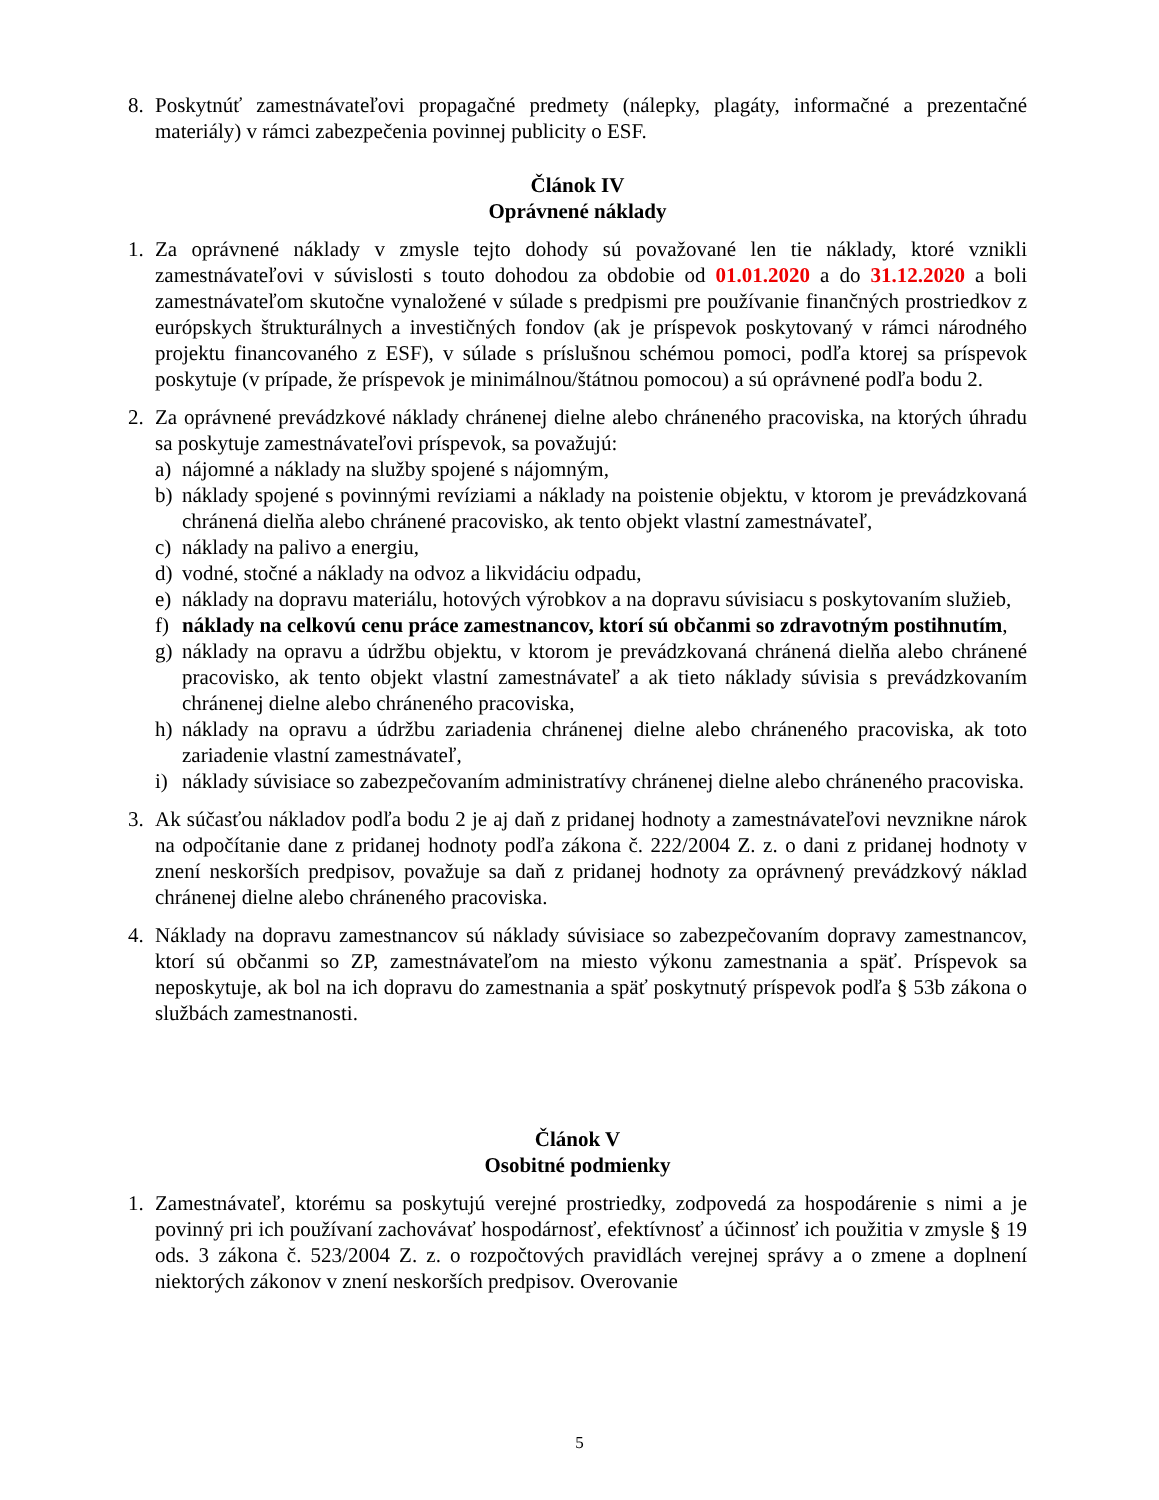8. Poskytnúť zamestnávateľovi propagačné predmety (nálepky, plagáty, informačné a prezentačné materiály) v rámci zabezpečenia povinnej publicity o ESF.
Článok IV
Oprávnené náklady
1. Za oprávnené náklady v zmysle tejto dohody sú považované len tie náklady, ktoré vznikli zamestnávateľovi v súvislosti s touto dohodou za obdobie od 01.01.2020 a do 31.12.2020 a boli zamestnávateľom skutočne vynaložené v súlade s predpismi pre používanie finančných prostriedkov z európskych štrukturálnych a investičných fondov (ak je príspevok poskytovaný v rámci národného projektu financovaného z ESF), v súlade s príslušnou schémou pomoci, podľa ktorej sa príspevok poskytuje (v prípade, že príspevok je minimálnou/štátnou pomocou) a sú oprávnené podľa bodu 2.
2. Za oprávnené prevádzkové náklady chránenej dielne alebo chráneného pracoviska, na ktorých úhradu sa poskytuje zamestnávateľovi príspevok, sa považujú:
a) nájomné a náklady na služby spojené s nájomným,
b) náklady spojené s povinnými revíziami a náklady na poistenie objektu, v ktorom je prevádzkovaná chránená dielňa alebo chránené pracovisko, ak tento objekt vlastní zamestnávateľ,
c) náklady na palivo a energiu,
d) vodné, stočné a náklady na odvoz a likvidáciu odpadu,
e) náklady na dopravu materiálu, hotových výrobkov a na dopravu súvisiacu s poskytovaním služieb,
f) náklady na celkovú cenu práce zamestnancov, ktorí sú občanmi so zdravotným postihnutím,
g) náklady na opravu a údržbu objektu, v ktorom je prevádzkovaná chránená dielňa alebo chránené pracovisko, ak tento objekt vlastní zamestnávateľ a ak tieto náklady súvisia s prevádzkovaním chránenej dielne alebo chráneného pracoviska,
h) náklady na opravu a údržbu zariadenia chránenej dielne alebo chráneného pracoviska, ak toto zariadenie vlastní zamestnávateľ,
i) náklady súvisiace so zabezpečovaním administratívy chránenej dielne alebo chráneného pracoviska.
3. Ak súčasťou nákladov podľa bodu 2 je aj daň z pridanej hodnoty a zamestnávateľovi nevznikne nárok na odpočítanie dane z pridanej hodnoty podľa zákona č. 222/2004 Z. z. o dani z pridanej hodnoty v znení neskorších predpisov, považuje sa daň z pridanej hodnoty za oprávnený prevádzkový náklad chránenej dielne alebo chráneného pracoviska.
4. Náklady na dopravu zamestnancov sú náklady súvisiace so zabezpečovaním dopravy zamestnancov, ktorí sú občanmi so ZP, zamestnávateľom na miesto výkonu zamestnania a späť. Príspevok sa neposkytuje, ak bol na ich dopravu do zamestnania a späť poskytnutý príspevok podľa § 53b zákona o službách zamestnanosti.
Článok V
Osobitné podmienky
1. Zamestnávateľ, ktorému sa poskytujú verejné prostriedky, zodpovedá za hospodárenie s nimi a je povinný pri ich používaní zachovávať hospodárnosť, efektívnosť a účinnosť ich použitia v zmysle § 19 ods. 3 zákona č. 523/2004 Z. z. o rozpočtových pravidlách verejnej správy a o zmene a doplnení niektorých zákonov v znení neskorších predpisov. Overovanie
5